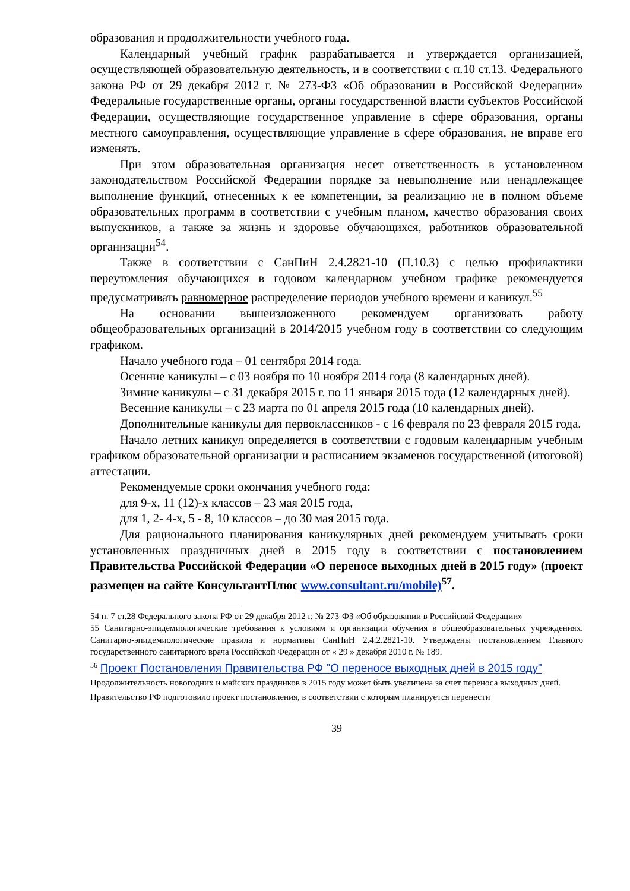образования и продолжительности учебного года.
Календарный учебный график разрабатывается и утверждается организацией, осуществляющей образовательную деятельность, и в соответствии с п.10 ст.13. Федерального закона РФ от 29 декабря 2012 г. № 273-ФЗ «Об образовании в Российской Федерации» Федеральные государственные органы, органы государственной власти субъектов Российской Федерации, осуществляющие государственное управление в сфере образования, органы местного самоуправления, осуществляющие управление в сфере образования, не вправе его изменять.
При этом образовательная организация несет ответственность в установленном законодательством Российской Федерации порядке за невыполнение или ненадлежащее выполнение функций, отнесенных к ее компетенции, за реализацию не в полном объеме образовательных программ в соответствии с учебным планом, качество образования своих выпускников, а также за жизнь и здоровье обучающихся, работников образовательной организации<sup>54</sup>.
Также в соответствии с СанПиН 2.4.2821-10 (П.10.3) с целью профилактики переутомления обучающихся в годовом календарном учебном графике рекомендуется предусматривать равномерное распределение периодов учебного времени и каникул.<sup>55</sup>
На основании вышеизложенного рекомендуем организовать работу общеобразовательных организаций в 2014/2015 учебном году в соответствии со следующим графиком.
Начало учебного года – 01 сентября 2014 года.
Осенние каникулы – с 03 ноября по 10 ноября 2014 года (8 календарных дней).
Зимние каникулы – с 31 декабря 2015 г. по 11 января 2015 года (12 календарных дней).
Весенние каникулы – с 23 марта по 01 апреля 2015 года (10 календарных дней).
Дополнительные каникулы для первоклассников - с 16 февраля по 23 февраля 2015 года.
Начало летних каникул определяется в соответствии с годовым календарным учебным графиком образовательной организации и расписанием экзаменов государственной (итоговой) аттестации.
Рекомендуемые сроки окончания учебного года:
для 9-х, 11 (12)-х классов – 23 мая 2015 года,
для 1, 2- 4-х, 5 - 8, 10 классов – до 30 мая 2015 года.
Для рационального планирования каникулярных дней рекомендуем учитывать сроки установленных праздничных дней в 2015 году в соответствии с постановлением Правительства Российской Федерации «О переносе выходных дней в 2015 году» (проект размещен на сайте КонсультантПлюс www.consultant.ru/mobile)<sup>57</sup>.
54 п. 7 ст.28 Федерального закона РФ от 29 декабря 2012 г. № 273-ФЗ «Об образовании в Российской Федерации»
55 Санитарно-эпидемиологические требования к условиям и организации обучения в общеобразовательных учреждениях. Санитарно-эпидемиологические правила и нормативы СанПиН 2.4.2.2821-10. Утверждены постановлением Главного государственного санитарного врача Российской Федерации от « 29 » декабря 2010 г. № 189.
<sup>56</sup> Проект Постановления Правительства РФ "О переносе выходных дней в 2015 году"
Продолжительность новогодних и майских праздников в 2015 году может быть увеличена за счет переноса выходных дней.
Правительство РФ подготовило проект постановления, в соответствии с которым планируется перенести
39